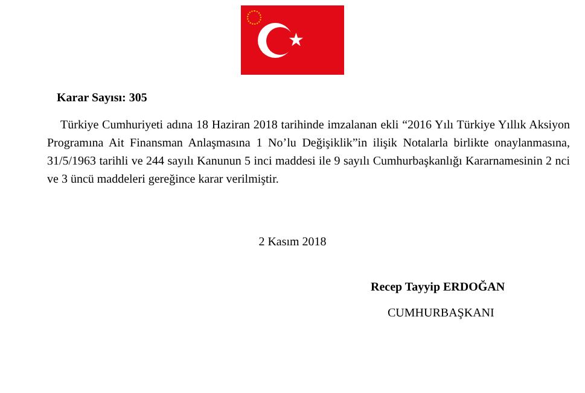★
Karar Sayısı: 305
Türkiye Cumhuriyeti adına 18 Haziran 2018 tarihinde imzalanan ekli “2016 Yılı Türkiye Yıllık Aksiyon Programına Ait Finansman Anlaşmasına 1 No’lu Değişiklik”in ilişik Notalarla birlikte onaylanmasına, 31/5/1963 tarihli ve 244 sayılı Kanunun 5 inci maddesi ile 9 sayılı Cumhurbaşkanlığı Kararnamesinin 2 nci ve 3 üncü maddeleri gereğince karar verilmiştir.
2 Kasım 2018
Recep Tayyip ERDOĞAN
CUMHURBAŞKANI